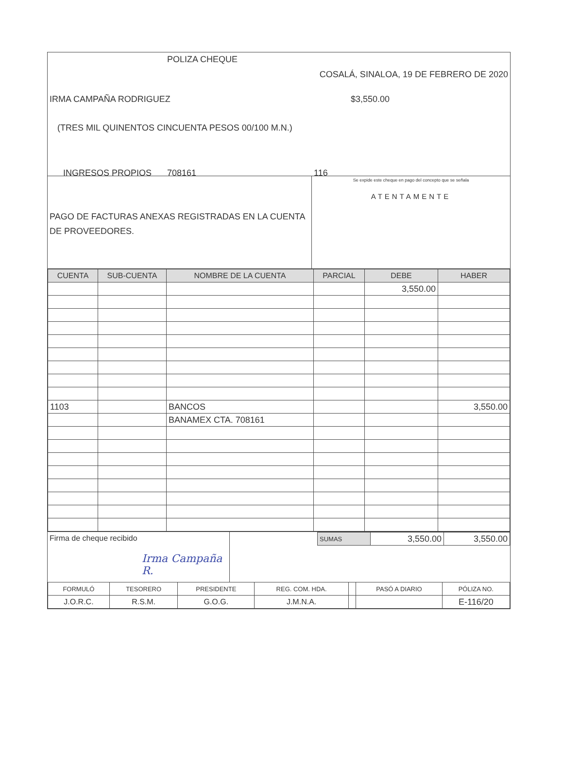POLIZA CHEQUE
COSALÁ, SINALOA, 19 DE FEBRERO DE 2020
IRMA CAMPAÑA RODRIGUEZ $3,550.00
(TRES MIL QUINENTOS CINCUENTA PESOS 00/100 M.N.)
INGRESOS PROPIOS 708161 116
PAGO DE FACTURAS ANEXAS REGISTRADAS EN LA CUENTA DE PROVEEDORES.
Se expide este cheque en pago del concepto que se señala
ATENTAMENTE
| CUENTA | SUB-CUENTA | NOMBRE DE LA CUENTA | PARCIAL | DEBE | HABER |
| --- | --- | --- | --- | --- | --- |
| | | | | 3,550.00 | |
| 1103 | | BANCOS | | | 3,550.00 |
| | | BANAMEX CTA. 708161 | | | |
Firma de cheque recibido
Irma Campaña R.
| SUMAS | 3,550.00 | 3,550.00 |
| FORMULÓ | TESORERO | PRESIDENTE | REG. COM. HDA. | | PASÓ A DIARIO | PÓLIZA NO. |
| J.O.R.C. | R.S.M. | G.O.G. | J.M.N.A. | | | E-116/20 |